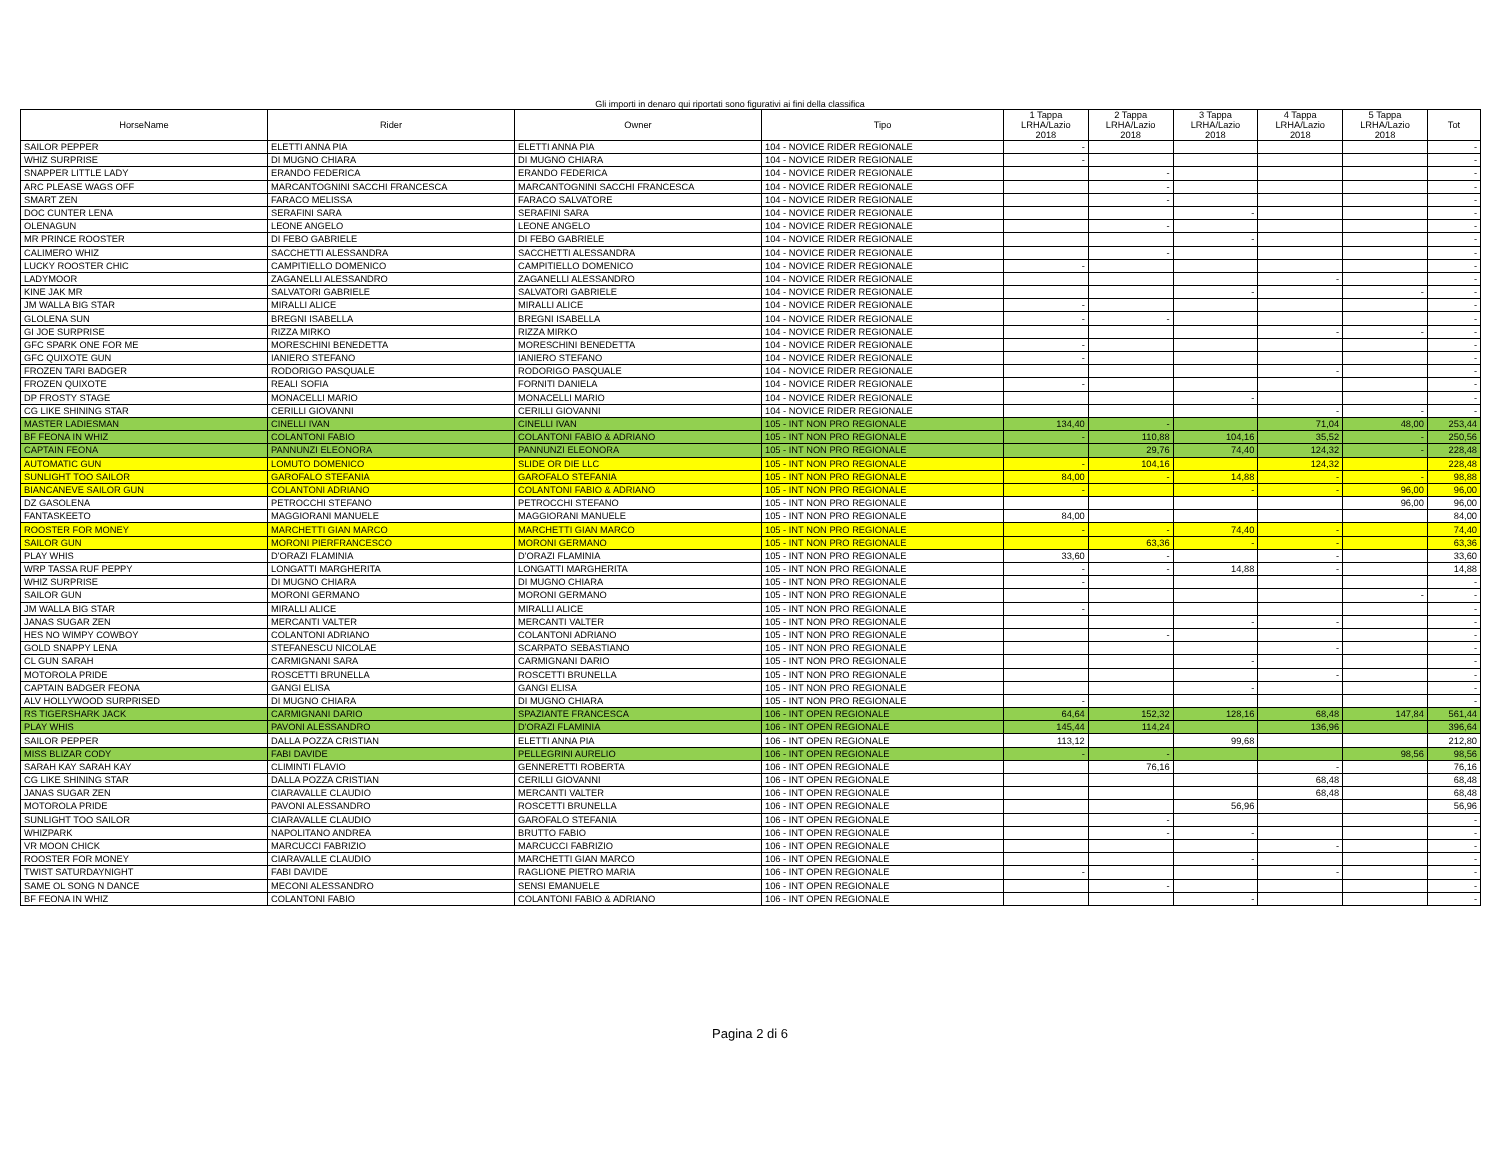Gli importi in denaro qui riportati sono figurativi ai fini della classifica
| HorseName | Rider | Owner | Tipo | 1 Tappa LRHA/Lazio 2018 | 2 Tappa LRHA/Lazio 2018 | 3 Tappa LRHA/Lazio 2018 | 4 Tappa LRHA/Lazio 2018 | 5 Tappa LRHA/Lazio 2018 | Tot |
| --- | --- | --- | --- | --- | --- | --- | --- | --- | --- |
| SAILOR PEPPER | ELETTI ANNA PIA | ELETTI ANNA PIA | 104 - NOVICE RIDER REGIONALE | - | | | | | - |
| WHIZ SURPRISE | DI MUGNO CHIARA | DI MUGNO CHIARA | 104 - NOVICE RIDER REGIONALE | - | | | | | - |
| SNAPPER LITTLE LADY | ERANDO FEDERICA | ERANDO FEDERICA | 104 - NOVICE RIDER REGIONALE | | - | | | | - |
| ARC PLEASE WAGS OFF | MARCANTOGNINI SACCHI FRANCESCA | MARCANTOGNINI SACCHI FRANCESCA | 104 - NOVICE RIDER REGIONALE | | - | | | | - |
| SMART ZEN | FARACO MELISSA | FARACO SALVATORE | 104 - NOVICE RIDER REGIONALE | | - | | | | - |
| DOC CUNTER LENA | SERAFINI SARA | SERAFINI SARA | 104 - NOVICE RIDER REGIONALE | | | - | | | - |
| OLENAGUN | LEONE ANGELO | LEONE ANGELO | 104 - NOVICE RIDER REGIONALE | | - | | | | - |
| MR PRINCE ROOSTER | DI FEBO GABRIELE | DI FEBO GABRIELE | 104 - NOVICE RIDER REGIONALE | | | - | | | - |
| CALIMERO WHIZ | SACCHETTI ALESSANDRA | SACCHETTI ALESSANDRA | 104 - NOVICE RIDER REGIONALE | | - | | | | - |
| LUCKY ROOSTER CHIC | CAMPITIELLO DOMENICO | CAMPITIELLO DOMENICO | 104 - NOVICE RIDER REGIONALE | - | | | | | - |
| LADYMOOR | ZAGANELLI ALESSANDRO | ZAGANELLI ALESSANDRO | 104 - NOVICE RIDER REGIONALE | | | | - | | - |
| KINE JAK MR | SALVATORI GABRIELE | SALVATORI GABRIELE | 104 - NOVICE RIDER REGIONALE | | | - | | - | - |
| JM WALLA BIG STAR | MIRALLI ALICE | MIRALLI ALICE | 104 - NOVICE RIDER REGIONALE | - | | | | | - |
| GLOLENA SUN | BREGNI ISABELLA | BREGNI ISABELLA | 104 - NOVICE RIDER REGIONALE | - | - | | | | - |
| GI JOE SURPRISE | RIZZA MIRKO | RIZZA MIRKO | 104 - NOVICE RIDER REGIONALE | | | | - | - | - |
| GFC SPARK ONE FOR ME | MORESCHINI BENEDETTA | MORESCHINI BENEDETTA | 104 - NOVICE RIDER REGIONALE | - | | | | | - |
| GFC QUIXOTE GUN | IANIERO STEFANO | IANIERO STEFANO | 104 - NOVICE RIDER REGIONALE | - | | | | | - |
| FROZEN TARI BADGER | RODORIGO PASQUALE | RODORIGO PASQUALE | 104 - NOVICE RIDER REGIONALE | | | | - | | - |
| FROZEN QUIXOTE | REALI SOFIA | FORNITI DANIELA | 104 - NOVICE RIDER REGIONALE | - | | | | | - |
| DP FROSTY STAGE | MONACELLI MARIO | MONACELLI MARIO | 104 - NOVICE RIDER REGIONALE | | | - | | | - |
| CG LIKE SHINING STAR | CERILLI GIOVANNI | CERILLI GIOVANNI | 104 - NOVICE RIDER REGIONALE | | | | - | - | - |
| MASTER LADIESMAN | CINELLI IVAN | CINELLI IVAN | 105 - INT NON PRO REGIONALE | 134,40 | - | | 71,04 | 48,00 | 253,44 |
| BF FEONA IN WHIZ | COLANTONI FABIO | COLANTONI FABIO & ADRIANO | 105 - INT NON PRO REGIONALE | - | 110,88 | 104,16 | 35,52 | - | 250,56 |
| CAPTAIN FEONA | PANNUNZI ELEONORA | PANNUNZI ELEONORA | 105 - INT NON PRO REGIONALE | | 29,76 | 74,40 | 124,32 | - | 228,48 |
| AUTOMATIC GUN | LOMUTO DOMENICO | SLIDE OR DIE LLC | 105 - INT NON PRO REGIONALE | - | 104,16 | | 124,32 | | 228,48 |
| SUNLIGHT TOO SAILOR | GAROFALO STEFANIA | GAROFALO STEFANIA | 105 - INT NON PRO REGIONALE | 84,00 | - | 14,88 | - | - | 98,88 |
| BIANCANEVE SAILOR GUN | COLANTONI ADRIANO | COLANTONI FABIO & ADRIANO | 105 - INT NON PRO REGIONALE | - | | - | - | 96,00 | 96,00 |
| DZ GASOLENA | PETROCCHI STEFANO | PETROCCHI STEFANO | 105 - INT NON PRO REGIONALE | | | | | 96,00 | 96,00 |
| FANTASKEETO | MAGGIORANI MANUELE | MAGGIORANI MANUELE | 105 - INT NON PRO REGIONALE | 84,00 | | | | | 84,00 |
| ROOSTER FOR MONEY | MARCHETTI GIAN MARCO | MARCHETTI GIAN MARCO | 105 - INT NON PRO REGIONALE | - | - | 74,40 | - | | 74,40 |
| SAILOR GUN | MORONI PIERFRANCESCO | MORONI GERMANO | 105 - INT NON PRO REGIONALE | | 63,36 | - | - | | 63,36 |
| PLAY WHIS | D'ORAZI FLAMINIA | D'ORAZI FLAMINIA | 105 - INT NON PRO REGIONALE | 33,60 | - | | - | | 33,60 |
| WRP TASSA RUF PEPPY | LONGATTI MARGHERITA | LONGATTI MARGHERITA | 105 - INT NON PRO REGIONALE | - | - | 14,88 | - | | 14,88 |
| WHIZ SURPRISE | DI MUGNO CHIARA | DI MUGNO CHIARA | 105 - INT NON PRO REGIONALE | - | | | | | - |
| SAILOR GUN | MORONI GERMANO | MORONI GERMANO | 105 - INT NON PRO REGIONALE | | | | | - | - |
| JM WALLA BIG STAR | MIRALLI ALICE | MIRALLI ALICE | 105 - INT NON PRO REGIONALE | - | | | | | - |
| JANAS SUGAR ZEN | MERCANTI VALTER | MERCANTI VALTER | 105 - INT NON PRO REGIONALE | | | - | - | | - |
| HES NO WIMPY COWBOY | COLANTONI ADRIANO | COLANTONI ADRIANO | 105 - INT NON PRO REGIONALE | | - | | | | - |
| GOLD SNAPPY LENA | STEFANESCU NICOLAE | SCARPATO SEBASTIANO | 105 - INT NON PRO REGIONALE | | | | - | | - |
| CL GUN SARAH | CARMIGNANI SARA | CARMIGNANI DARIO | 105 - INT NON PRO REGIONALE | | | - | | | - |
| MOTOROLA PRIDE | ROSCETTI BRUNELLA | ROSCETTI BRUNELLA | 105 - INT NON PRO REGIONALE | | | | - | | - |
| CAPTAIN BADGER FEONA | GANGI ELISA | GANGI ELISA | 105 - INT NON PRO REGIONALE | | | - | | | - |
| ALV HOLLYWOOD SURPRISED | DI MUGNO CHIARA | DI MUGNO CHIARA | 105 - INT NON PRO REGIONALE | - | | | | | - |
| RS TIGERSHARK JACK | CARMIGNANI DARIO | SPAZIANTE FRANCESCA | 106 - INT OPEN REGIONALE | 64,64 | 152,32 | 128,16 | 68,48 | 147,84 | 561,44 |
| PLAY WHIS | PAVONI ALESSANDRO | D'ORAZI FLAMINIA | 106 - INT OPEN REGIONALE | 145,44 | 114,24 | | 136,96 | | 396,64 |
| SAILOR PEPPER | DALLA POZZA CRISTIAN | ELETTI ANNA PIA | 106 - INT OPEN REGIONALE | 113,12 | | 99,68 | | | 212,80 |
| MISS BLIZAR CODY | FABI DAVIDE | PELLEGRINI AURELIO | 106 - INT OPEN REGIONALE | - | - | | | 98,56 | 98,56 |
| SARAH KAY SARAH KAY | CLIMINTI FLAVIO | GENNERETTI ROBERTA | 106 - INT OPEN REGIONALE | | 76,16 | | - | | 76,16 |
| CG LIKE SHINING STAR | DALLA POZZA CRISTIAN | CERILLI GIOVANNI | 106 - INT OPEN REGIONALE | | | | 68,48 | | 68,48 |
| JANAS SUGAR ZEN | CIARAVALLE CLAUDIO | MERCANTI VALTER | 106 - INT OPEN REGIONALE | | | | 68,48 | | 68,48 |
| MOTOROLA PRIDE | PAVONI ALESSANDRO | ROSCETTI BRUNELLA | 106 - INT OPEN REGIONALE | | | 56,96 | | | 56,96 |
| SUNLIGHT TOO SAILOR | CIARAVALLE CLAUDIO | GAROFALO STEFANIA | 106 - INT OPEN REGIONALE | | - | | | | - |
| WHIZPARK | NAPOLITANO ANDREA | BRUTTO FABIO | 106 - INT OPEN REGIONALE | | - | - | | | - |
| VR MOON CHICK | MARCUCCI FABRIZIO | MARCUCCI FABRIZIO | 106 - INT OPEN REGIONALE | | | | - | | - |
| ROOSTER FOR MONEY | CIARAVALLE CLAUDIO | MARCHETTI GIAN MARCO | 106 - INT OPEN REGIONALE | | | - | | | - |
| TWIST SATURDAYNIGHT | FABI DAVIDE | RAGLIONE PIETRO MARIA | 106 - INT OPEN REGIONALE | - | | | - | | - |
| SAME OL SONG N DANCE | MECONI ALESSANDRO | SENSI EMANUELE | 106 - INT OPEN REGIONALE | | - | | | | - |
| BF FEONA IN WHIZ | COLANTONI FABIO | COLANTONI FABIO & ADRIANO | 106 - INT OPEN REGIONALE | | | - | | | - |
Pagina 2 di 6